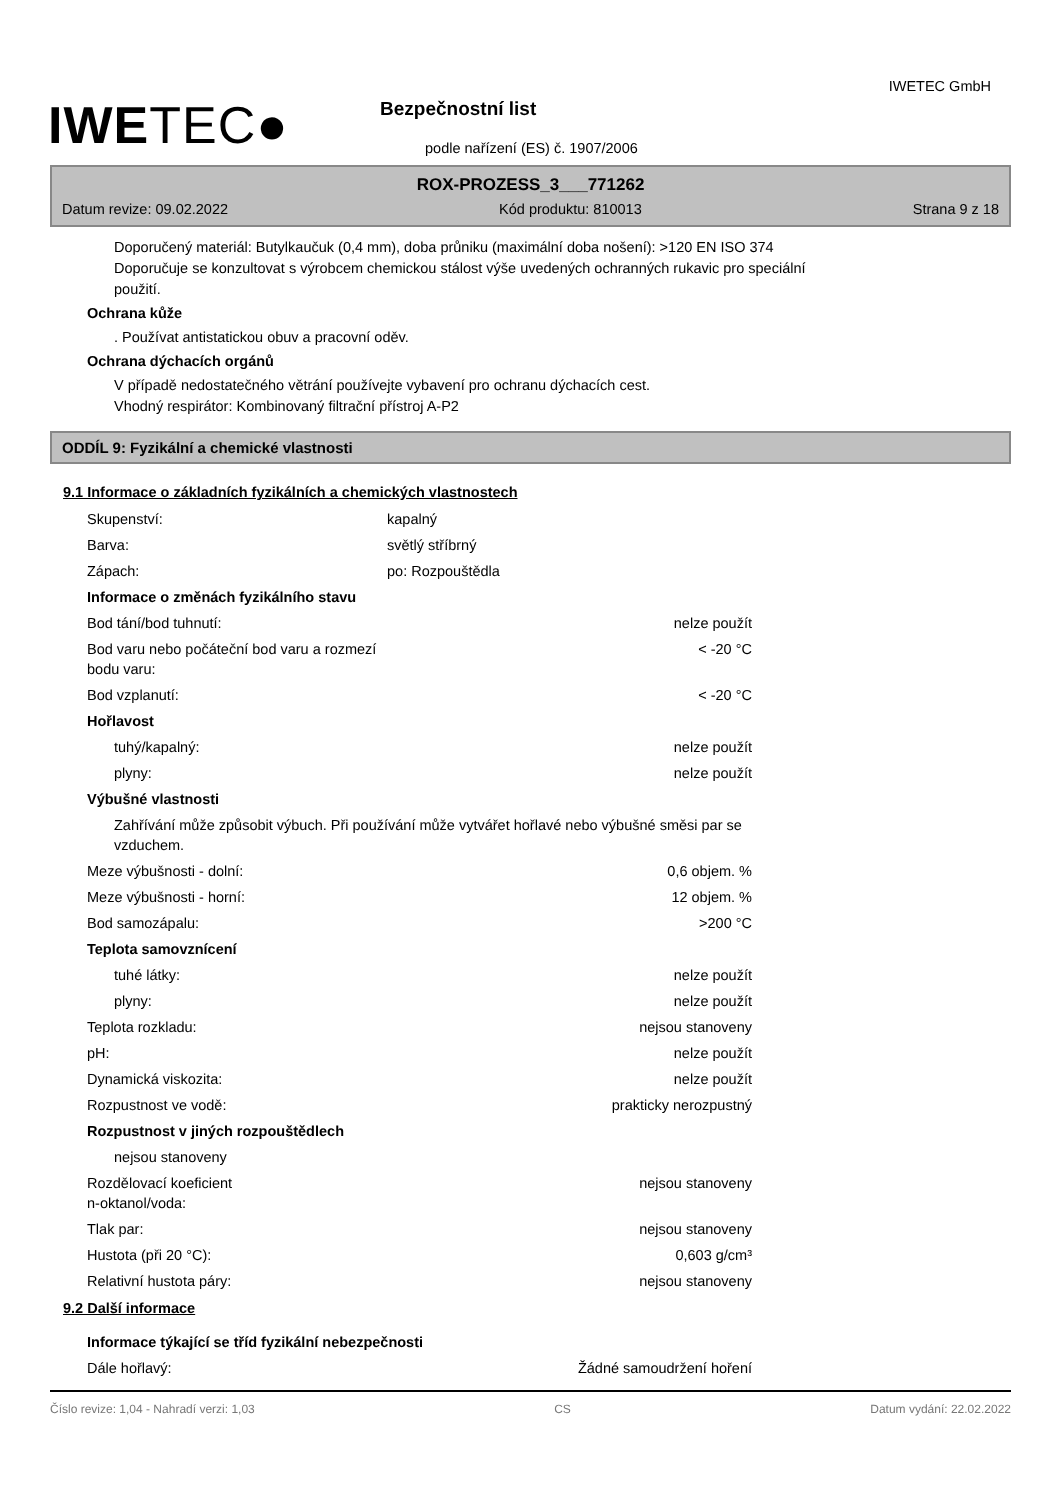IWETEC GmbH
IWETEC● Bezpečnostní list
podle nařízení (ES) č. 1907/2006
ROX-PROZESS_3___771262
Datum revize: 09.02.2022 Kód produktu: 810013 Strana 9 z 18
Doporučený materiál: Butylkaučuk (0,4 mm), doba průniku (maximální doba nošení): >120 EN ISO 374
Doporučuje se konzultovat s výrobcem chemickou stálost výše uvedených ochranných rukavic pro speciální
použití.
Ochrana kůže
. Používat antistatickou obuv a pracovní oděv.
Ochrana dýchacích orgánů
V případě nedostatečného větrání používejte vybavení pro ochranu dýchacích cest.
Vhodný respirátor: Kombinovaný filtrační přístroj A-P2
ODDÍL 9: Fyzikální a chemické vlastnosti
9.1 Informace o základních fyzikálních a chemických vlastnostech
| Skupenství: | kapalný | |
| Barva: | světlý stříbrný | |
| Zápach: | po: Rozpouštědla | |
| Informace o změnách fyzikálního stavu | | |
| Bod tání/bod tuhnutí: | | nelze použít |
| Bod varu nebo počáteční bod varu a rozmezí bodu varu: | | < -20 °C |
| Bod vzplanutí: | | < -20 °C |
| Hořlavost | | |
| tuhý/kapalný: | | nelze použít |
| plyny: | | nelze použít |
| Výbušné vlastnosti | | |
| Zahřívání může způsobit výbuch. Při používání může vytvářet hořlavé nebo výbušné směsi par se vzduchem. | | |
| Meze výbušnosti - dolní: | | 0,6 objem. % |
| Meze výbušnosti - horní: | | 12 objem. % |
| Bod samozápalu: | | >200 °C |
| Teplota samovznícení | | |
| tuhé látky: | | nelze použít |
| plyny: | | nelze použít |
| Teplota rozkladu: | | nejsou stanoveny |
| pH: | | nelze použít |
| Dynamická viskozita: | | nelze použít |
| Rozpustnost ve vodě: | | prakticky nerozpustný |
| Rozpustnost v jiných rozpouštědlech | | |
| nejsou stanoveny | | |
| Rozdělovací koeficient n-oktanol/voda: | | nejsou stanoveny |
| Tlak par: | | nejsou stanoveny |
| Hustota (při 20 °C): | | 0,603 g/cm³ |
| Relativní hustota páry: | | nejsou stanoveny |
9.2 Další informace
| Informace týkající se tříd fyzikální nebezpečnosti | | |
| Dále hořlavý: | | Žádné samoudržení hoření |
Číslo revize: 1,04 - Nahradí verzi: 1,03 CS Datum vydání: 22.02.2022